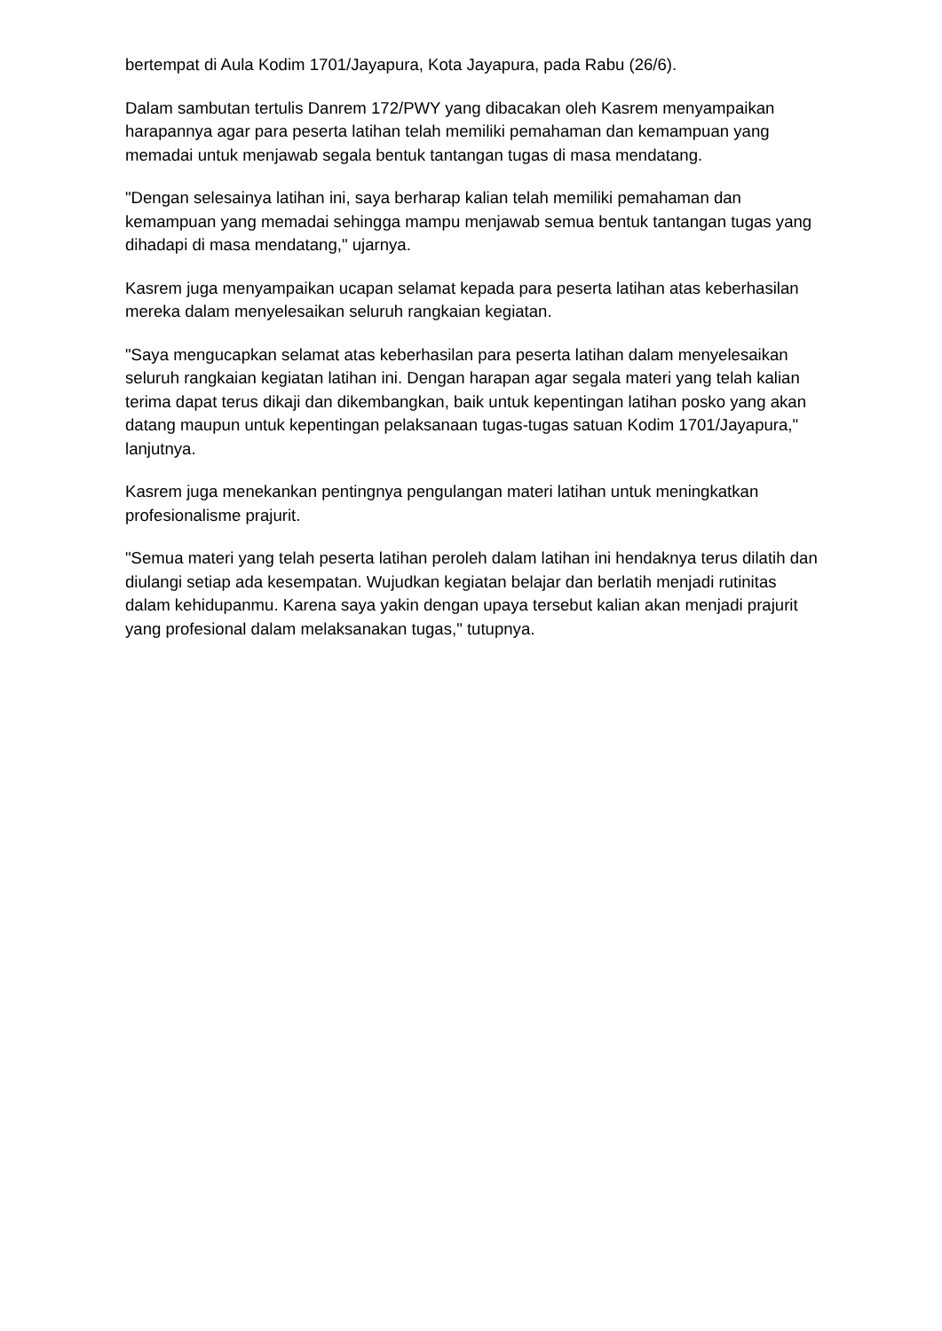bertempat di Aula Kodim 1701/Jayapura, Kota Jayapura, pada Rabu (26/6).
Dalam sambutan tertulis Danrem 172/PWY yang dibacakan oleh Kasrem menyampaikan harapannya agar para peserta latihan telah memiliki pemahaman dan kemampuan yang memadai untuk menjawab segala bentuk tantangan tugas di masa mendatang.
"Dengan selesainya latihan ini, saya berharap kalian telah memiliki pemahaman dan kemampuan yang memadai sehingga mampu menjawab semua bentuk tantangan tugas yang dihadapi di masa mendatang," ujarnya.
Kasrem juga menyampaikan ucapan selamat kepada para peserta latihan atas keberhasilan mereka dalam menyelesaikan seluruh rangkaian kegiatan.
"Saya mengucapkan selamat atas keberhasilan para peserta latihan dalam menyelesaikan seluruh rangkaian kegiatan latihan ini. Dengan harapan agar segala materi yang telah kalian terima dapat terus dikaji dan dikembangkan, baik untuk kepentingan latihan posko yang akan datang maupun untuk kepentingan pelaksanaan tugas-tugas satuan Kodim 1701/Jayapura," lanjutnya.
Kasrem juga menekankan pentingnya pengulangan materi latihan untuk meningkatkan profesionalisme prajurit.
"Semua materi yang telah peserta latihan peroleh dalam latihan ini hendaknya terus dilatih dan diulangi setiap ada kesempatan. Wujudkan kegiatan belajar dan berlatih menjadi rutinitas dalam kehidupanmu. Karena saya yakin dengan upaya tersebut kalian akan menjadi prajurit yang profesional dalam melaksanakan tugas," tutupnya.